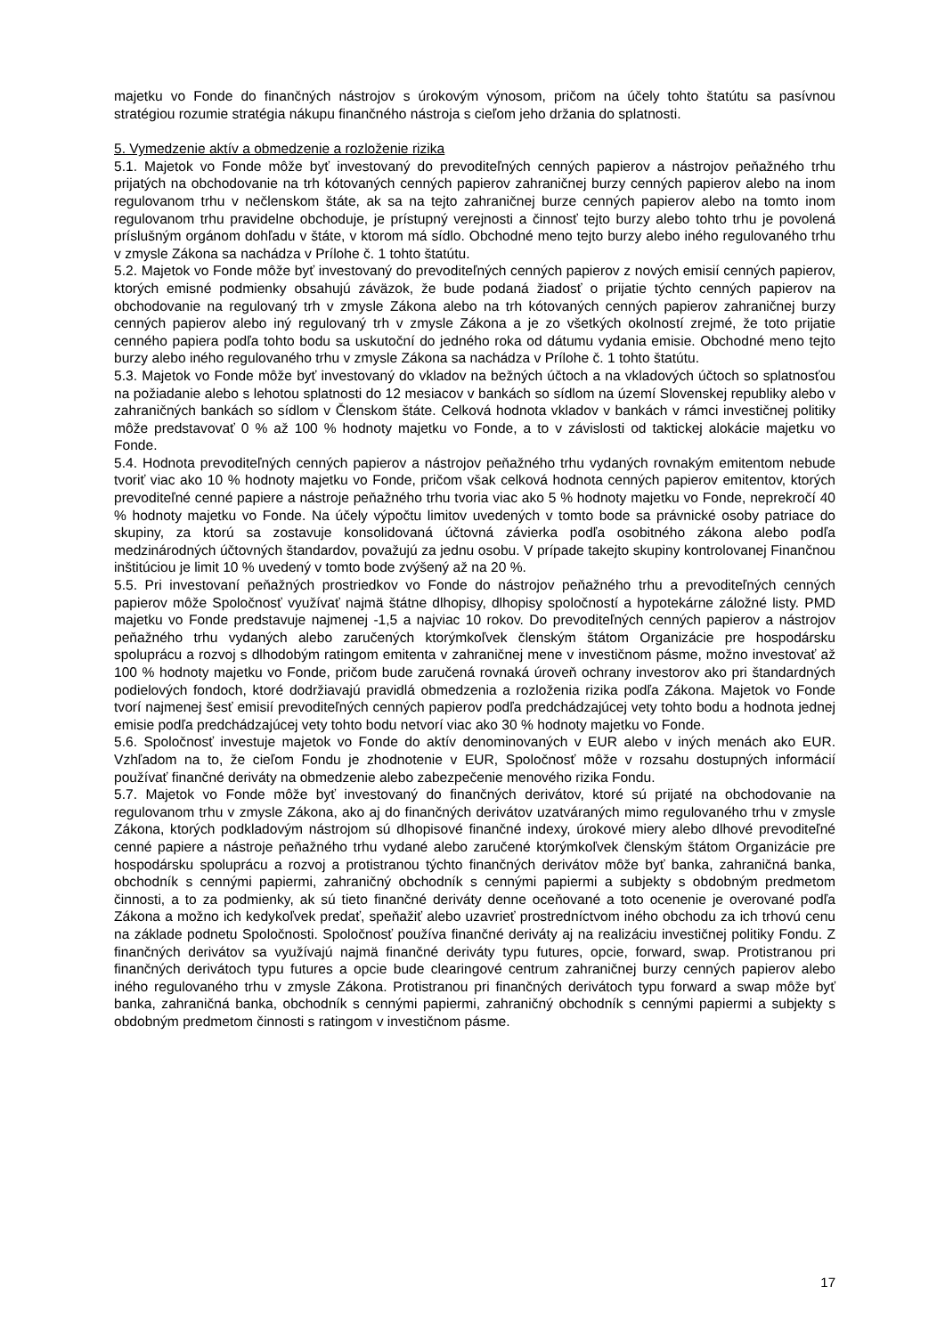majetku vo Fonde do finančných nástrojov s úrokovým výnosom, pričom na účely tohto štatútu sa pasívnou stratégiou rozumie stratégia nákupu finančného nástroja s cieľom jeho držania do splatnosti.
5. Vymedzenie aktív a obmedzenie a rozloženie rizika
5.1. Majetok vo Fonde môže byť investovaný do prevoditeľných cenných papierov a nástrojov peňažného trhu prijatých na obchodovanie na trh kótovaných cenných papierov zahraničnej burzy cenných papierov alebo na inom regulovanom trhu v nečlenskom štáte, ak sa na tejto zahraničnej burze cenných papierov alebo na tomto inom regulovanom trhu pravidelne obchoduje, je prístupný verejnosti a činnosť tejto burzy alebo tohto trhu je povolená príslušným orgánom dohľadu v štáte, v ktorom má sídlo. Obchodné meno tejto burzy alebo iného regulovaného trhu v zmysle Zákona sa nachádza v Prílohe č. 1 tohto štatútu.
5.2. Majetok vo Fonde môže byť investovaný do prevoditeľných cenných papierov z nových emisií cenných papierov, ktorých emisné podmienky obsahujú záväzok, že bude podaná žiadosť o prijatie týchto cenných papierov na obchodovanie na regulovaný trh v zmysle Zákona alebo na trh kótovaných cenných papierov zahraničnej burzy cenných papierov alebo iný regulovaný trh v zmysle Zákona a je zo všetkých okolností zrejmé, že toto prijatie cenného papiera podľa tohto bodu sa uskutoční do jedného roka od dátumu vydania emisie. Obchodné meno tejto burzy alebo iného regulovaného trhu v zmysle Zákona sa nachádza v Prílohe č. 1 tohto štatútu.
5.3. Majetok vo Fonde môže byť investovaný do vkladov na bežných účtoch a na vkladových účtoch so splatnosťou na požiadanie alebo s lehotou splatnosti do 12 mesiacov v bankách so sídlom na území Slovenskej republiky alebo v zahraničných bankách so sídlom v Členskom štáte. Celková hodnota vkladov v bankách v rámci investičnej politiky môže predstavovať 0 % až 100 % hodnoty majetku vo Fonde, a to v závislosti od taktickej alokácie majetku vo Fonde.
5.4. Hodnota prevoditeľných cenných papierov a nástrojov peňažného trhu vydaných rovnakým emitentom nebude tvoriť viac ako 10 % hodnoty majetku vo Fonde, pričom však celková hodnota cenných papierov emitentov, ktorých prevoditeľné cenné papiere a nástroje peňažného trhu tvoria viac ako 5 % hodnoty majetku vo Fonde, neprekročí 40 % hodnoty majetku vo Fonde. Na účely výpočtu limitov uvedených v tomto bode sa právnické osoby patriace do skupiny, za ktorú sa zostavuje konsolidovaná účtovná závierka podľa osobitného zákona alebo podľa medzinárodných účtovných štandardov, považujú za jednu osobu. V prípade takejto skupiny kontrolovanej Finančnou inštitúciou je limit 10 % uvedený v tomto bode zvýšený až na 20 %.
5.5. Pri investovaní peňažných prostriedkov vo Fonde do nástrojov peňažného trhu a prevoditeľných cenných papierov môže Spoločnosť využívať najmä štátne dlhopisy, dlhopisy spoločností a hypotekárne záložné listy. PMD majetku vo Fonde predstavuje najmenej -1,5 a najviac 10 rokov. Do prevoditeľných cenných papierov a nástrojov peňažného trhu vydaných alebo zaručených ktorýmkoľvek členským štátom Organizácie pre hospodársku spoluprácu a rozvoj s dlhodobým ratingom emitenta v zahraničnej mene v investičnom pásme, možno investovať až 100 % hodnoty majetku vo Fonde, pričom bude zaručená rovnaká úroveň ochrany investorov ako pri štandardných podielových fondoch, ktoré dodržiavajú pravidlá obmedzenia a rozloženia rizika podľa Zákona. Majetok vo Fonde tvorí najmenej šesť emisií prevoditeľných cenných papierov podľa predchádzajúcej vety tohto bodu a hodnota jednej emisie podľa predchádzajúcej vety tohto bodu netvorí viac ako 30 % hodnoty majetku vo Fonde.
5.6. Spoločnosť investuje majetok vo Fonde do aktív denominovaných v EUR alebo v iných menách ako EUR. Vzhľadom na to, že cieľom Fondu je zhodnotenie v EUR, Spoločnosť môže v rozsahu dostupných informácií používať finančné deriváty na obmedzenie alebo zabezpečenie menového rizika Fondu.
5.7. Majetok vo Fonde môže byť investovaný do finančných derivátov, ktoré sú prijaté na obchodovanie na regulovanom trhu v zmysle Zákona, ako aj do finančných derivátov uzatváraných mimo regulovaného trhu v zmysle Zákona, ktorých podkladovým nástrojom sú dlhopisové finančné indexy, úrokové miery alebo dlhové prevoditeľné cenné papiere a nástroje peňažného trhu vydané alebo zaručené ktorýmkoľvek členským štátom Organizácie pre hospodársku spoluprácu a rozvoj a protistranou týchto finančných derivátov môže byť banka, zahraničná banka, obchodník s cennými papiermi, zahraničný obchodník s cennými papiermi a subjekty s obdobným predmetom činnosti, a to za podmienky, ak sú tieto finančné deriváty denne oceňované a toto ocenenie je overované podľa Zákona a možno ich kedykoľvek predať, speňažiť alebo uzavrieť prostredníctvom iného obchodu za ich trhovú cenu na základe podnetu Spoločnosti. Spoločnosť používa finančné deriváty aj na realizáciu investičnej politiky Fondu. Z finančných derivátov sa využívajú najmä finančné deriváty typu futures, opcie, forward, swap. Protistranou pri finančných derivátoch typu futures a opcie bude clearingové centrum zahraničnej burzy cenných papierov alebo iného regulovaného trhu v zmysle Zákona. Protistranou pri finančných derivátoch typu forward a swap môže byť banka, zahraničná banka, obchodník s cennými papiermi, zahraničný obchodník s cennými papiermi a subjekty s obdobným predmetom činnosti s ratingom v investičnom pásme.
17